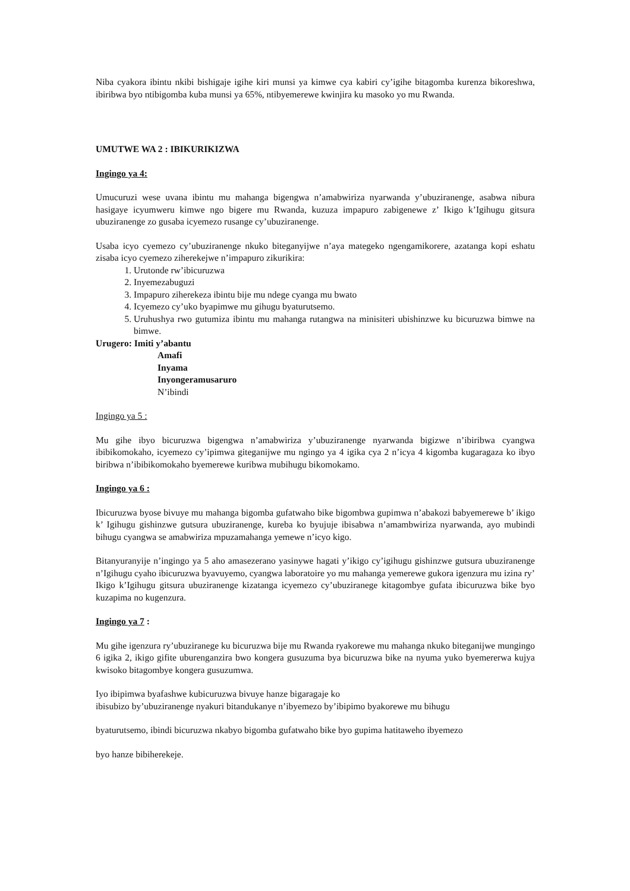Niba cyakora ibintu nkibi bishigaje igihe kiri munsi ya kimwe cya kabiri cy’igihe bitagomba kurenza bikoreshwa, ibiribwa byo ntibigomba kuba munsi ya 65%, ntibyemerewe kwinjira ku masoko yo mu Rwanda.
UMUTWE WA 2 : IBIKURIKIZWA
Ingingo ya 4:
Umucuruzi wese uvana ibintu mu mahanga bigengwa n’amabwiriza nyarwanda y’ubuziranenge, asabwa nibura hasigaye icyumweru kimwe ngo bigere mu Rwanda, kuzuza impapuro zabigenewe z’ Ikigo k’Igihugu gitsura ubuziranenge zo gusaba icyemezo rusange cy’ubuziranenge.
Usaba icyo cyemezo cy’ubuziranenge nkuko biteganyijwe n’aya mategeko ngengamikorere, azatanga kopi eshatu zisaba icyo cyemezo ziherekejwe n’impapuro zikurikira:
1. Urutonde rw’ibicuruzwa
2. Inyemezabuguzi
3. Impapuro ziherekeza ibintu bije mu ndege cyanga mu bwato
4. Icyemezo cy’uko byapimwe mu gihugu byaturutsemo.
5. Uruhushya rwo gutumiza ibintu mu mahanga rutangwa na minisiteri ubishinzwe ku bicuruzwa bimwe na bimwe.
Urugero: Imiti y’abantu
Amafi
Inyama
Inyongeramusaruro
N’ibindi
Ingingo ya 5 :
Mu gihe ibyo bicuruzwa bigengwa n’amabwiriza y’ubuziranenge nyarwanda bigizwe n’ibiribwa cyangwa ibibikomokaho, icyemezo cy’ipimwa giteganijwe mu ngingo ya 4 igika cya 2 n’icya 4 kigomba kugaragaza ko ibyo biribwa n’ibibikomokaho byemerewe kuribwa mubihugu bikomokamo.
Ingingo ya 6 :
Ibicuruzwa byose bivuye mu mahanga bigomba gufatwaho bike bigombwa gupimwa n’abakozi babyemerewe b’ ikigo k’ Igihugu gishinzwe gutsura ubuziranenge, kureba ko byujuje ibisabwa n’amambwiriza nyarwanda, ayo mubindi bihugu cyangwa se amabwiriza mpuzamahanga yemewe n’icyo kigo.
Bitanyuranyije n’ingingo ya 5 aho amasezerano yasinywe hagati y’ikigo cy’igihugu gishinzwe gutsura ubuziranenge n’Igihugu cyaho ibicuruzwa byavuyemo, cyangwa laboratoire yo mu mahanga yemerewe gukora igenzura mu izina ry’ Ikigo k’Igihugu gitsura ubuziranenge kizatanga icyemezo cy’ubuziranege kitagombye gufata ibicuruzwa bike byo kuzapima no kugenzura.
Ingingo ya 7 :
Mu gihe igenzura ry’ubuziranege ku bicuruzwa bije mu Rwanda ryakorewe mu mahanga nkuko biteganijwe mungingo 6 igika 2, ikigo gifite uburenganzira bwo kongera gusuzuma bya bicuruzwa bike na nyuma yuko byemererwa kujya kwisoko bitagombye kongera gusuzumwa.
Iyo ibipimwa byafashwe kubicuruzwa bivuye hanze bigaragaje ko
ibisubizo by’ubuziranenge nyakuri bitandukanye n’ibyemezo by’ibipimo byakorewe mu bihugu
byaturutsemo, ibindi bicuruzwa nkabyo bigomba gufatwaho bike byo gupima hatitaweho ibyemezo
byo hanze bibiherekeje.